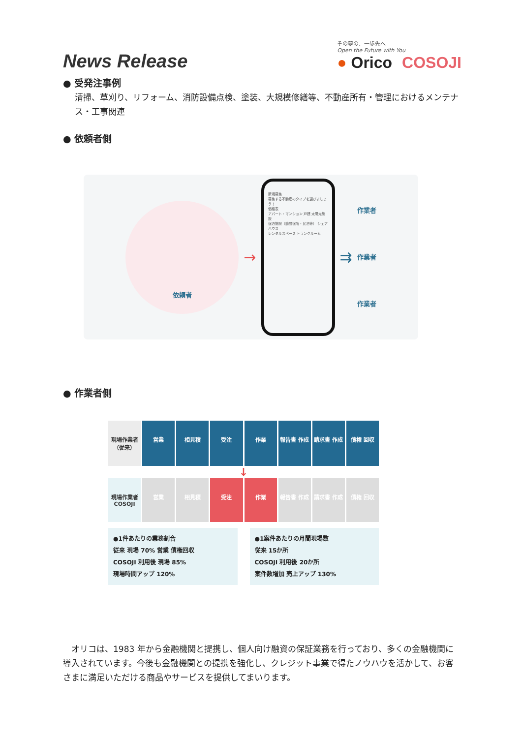News Release
その夢の、一歩先へ
Open the Future with You
● Orico COSOJI
● 受発注事例
清掃、草刈り、リフォーム、消防設備点検、塗装、大規模修繕等、不動産所有・管理におけるメンテナス・工事関連
● 依頼者側
依頼者
→
新規募集
募集する不動産のタイプを選びましょう！
価格表
アパート・マンション 戸建 太陽光施設
宿泊施設（簡易宿所・民泊等） シェアハウス
レンタルスペース トランクルーム
⇉
作業者
作業者
作業者
● 作業者側
現場作業者
（従来）
営業 相見積 受注 作業 報告書 作成 請求書 作成 債権 回収
↓
現場作業者 COSOJI 営業 相見積 受注 作業 報告書 作成 請求書 作成 債権 回収
●1件あたりの業務割合
従来 現場 70% 営業 債権回収
COSOJI 利用後 現場 85%
現場時間アップ 120%
●1案件あたりの月間現場数
従来 15か所
COSOJI 利用後 20か所
案件数増加 売上アップ 130%
　オリコは、1983 年から金融機関と提携し、個人向け融資の保証業務を行っており、多くの金融機関に導入されています。今後も金融機関との提携を強化し、クレジット事業で得たノウハウを活かして、お客さまに満足いただける商品やサービスを提供してまいります。